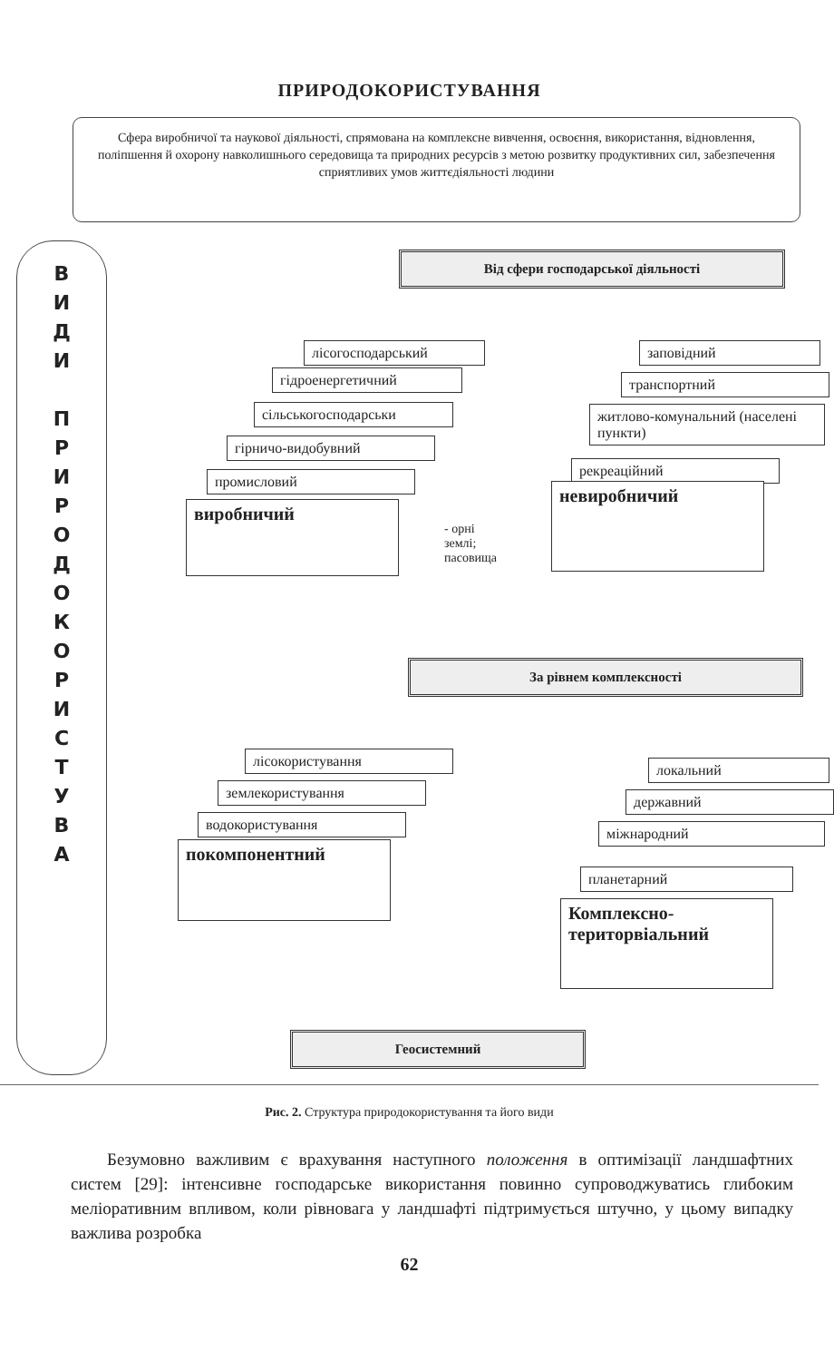ПРИРОДОКОРИСТУВАННЯ
Сфера виробничої та наукової діяльності, спрямована на комплексне вивчення, освоєння, використання, відновлення, поліпшення й охорону навколишнього середовища та природних ресурсів з метою розвитку продуктивних сил, забезпечення сприятливих умов життєдіяльності людини
В
И
Д
И
П
Р
И
Р
О
Д
О
К
О
Р
И
С
Т
У
В
А
Від сфери господарської діяльності
лісогосподарський
гідроенергетичний
сільськогосподарськи
гірничо-видобувний
промисловий
виробничий
- орні
землі;
пасовища
заповідний
транспортний
житлово-комунальний (населені пункти)
рекреаційний
невиробничий
За рівнем комплексності
лісокористування
землекористування
водокористування
покомпонентний
локальний
державний
міжнародний
планетарний
Комплексно-територвіальний
Геосистемний
Рис. 2. Структура природокористування та його види
Безумовно важливим є врахування наступного положення в оптимізації ландшафтних систем [29]: інтенсивне господарське використання повинно супроводжуватись глибоким меліоративним впливом, коли рівновага у ландшафті підтримується штучно, у цьому випадку важлива розробка
62